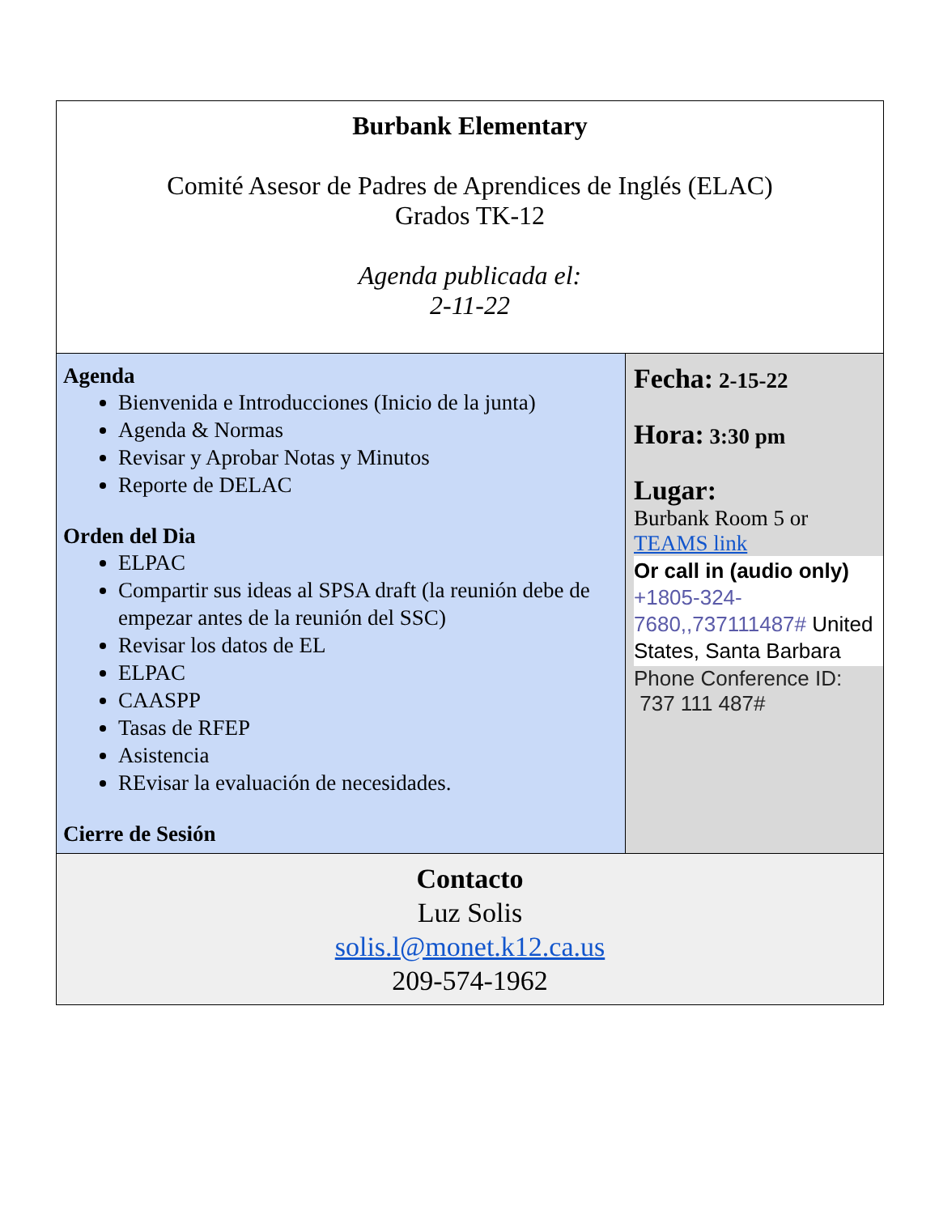| Burbank Elementary Comité Asesor de Padres de Aprendices de Inglés (ELAC) Grados TK-12 Agenda publicada el: 2-11-22 | |
| Agenda Bienvenida e Introducciones (Inicio de la junta) Agenda & Normas Revisar y Aprobar Notas y Minutos Reporte de DELAC Orden del Dia ELPAC Compartir sus ideas al SPSA draft (la reunión debe de empezar antes de la reunión del SSC) Revisar los datos de EL ELPAC CAASPP Tasas de RFEP Asistencia REvisar la evaluación de necesidades. Cierre de Sesión | Fecha: 2-15-22 Hora: 3:30 pm Lugar: Burbank Room 5 or TEAMS link Or call in (audio only) +1805-324-7680,,737111487# United States, Santa Barbara Phone Conference ID: 737 111 487# |
| Contacto Luz Solis solis.l@monet.k12.ca.us 209-574-1962 | |